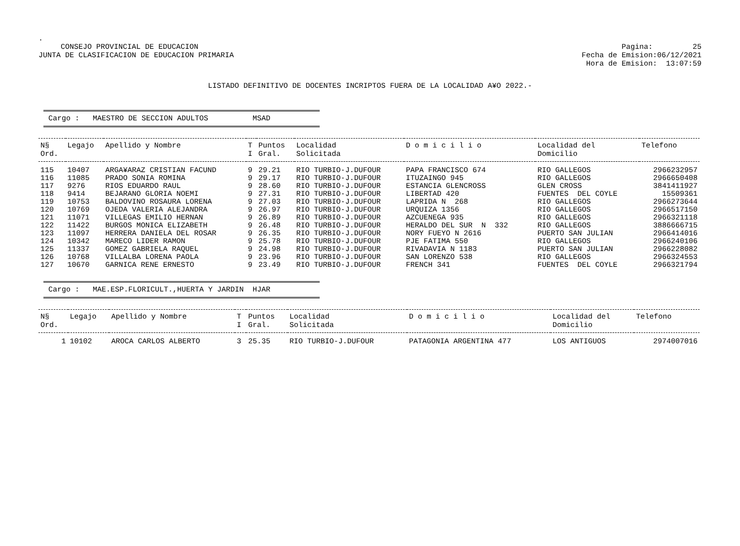.
CONSEJO PROVINCIAL DE EDUCACION
JUNTA DE CLASIFICACION DE EDUCACION PRIMARIA
Pagina: 25
Fecha de Emision:06/12/2021
Hora de Emision: 13:07:59
LISTADO DEFINITIVO DE DOCENTES INCRIPTOS FUERA DE LA LOCALIDAD A¥O 2022.-
Cargo : MAESTRO DE SECCION ADULTOS MSAD
| N§ Ord. | Legajo | Apellido y Nombre | T I | Puntos Gral. | Localidad Solicitada | D o m i c i l i o | Localidad del Domicilio | Telefono |
| --- | --- | --- | --- | --- | --- | --- | --- | --- |
| 115 | 10407 | ARGA¥ARAZ CRISTIAN FACUND | 9 | 29.21 | RIO TURBIO-J.DUFOUR | PAPA FRANCISCO 674 | RIO GALLEGOS | 2966232957 |
| 116 | 11085 | PRADO SONIA ROMINA | 9 | 29.17 | RIO TURBIO-J.DUFOUR | ITUZAINGO 945 | RIO GALLEGOS | 2966650408 |
| 117 | 9276 | RIOS EDUARDO RAUL | 9 | 28.60 | RIO TURBIO-J.DUFOUR | ESTANCIA GLENCROSS | GLEN CROSS | 3841411927 |
| 118 | 9414 | BEJARANO GLORIA NOEMI | 9 | 27.31 | RIO TURBIO-J.DUFOUR | LIBERTAD 420 | FUENTES DEL COYLE | 15509361 |
| 119 | 10753 | BALDOVINO ROSAURA LORENA | 9 | 27.03 | RIO TURBIO-J.DUFOUR | LAPRIDA N 268 | RIO GALLEGOS | 2966273644 |
| 120 | 10769 | OJEDA VALERIA ALEJANDRA | 9 | 26.97 | RIO TURBIO-J.DUFOUR | URQUIZA 1356 | RIO GALLEGOS | 2966517150 |
| 121 | 11071 | VILLEGAS EMILIO HERNAN | 9 | 26.89 | RIO TURBIO-J.DUFOUR | AZCUENEGA 935 | RIO GALLEGOS | 2966321118 |
| 122 | 11422 | BURGOS MONICA ELIZABETH | 9 | 26.48 | RIO TURBIO-J.DUFOUR | HERALDO DEL SUR N 332 | RIO GALLEGOS | 3886666715 |
| 123 | 11097 | HERRERA DANIELA DEL ROSAR | 9 | 26.35 | RIO TURBIO-J.DUFOUR | NORY FUEYO N 2616 | PUERTO SAN JULIAN | 2966414016 |
| 124 | 10342 | MARECO LIDER RAMON | 9 | 25.78 | RIO TURBIO-J.DUFOUR | PJE FATIMA 550 | RIO GALLEGOS | 2966240106 |
| 125 | 11337 | GOMEZ GABRIELA RAQUEL | 9 | 24.98 | RIO TURBIO-J.DUFOUR | RIVADAVIA N 1183 | PUERTO SAN JULIAN | 2966228082 |
| 126 | 10768 | VILLALBA LORENA PAOLA | 9 | 23.96 | RIO TURBIO-J.DUFOUR | SAN LORENZO 538 | RIO GALLEGOS | 2966324553 |
| 127 | 10670 | GARNICA RENE ERNESTO | 9 | 23.49 | RIO TURBIO-J.DUFOUR | FRENCH 341 | FUENTES DEL COYLE | 2966321794 |
Cargo : MAE.ESP.FLORICULT.,HUERTA Y JARDIN HJAR
| N§ Ord. | Legajo | Apellido y Nombre | T I | Puntos Gral. | Localidad Solicitada | D o m i c i l i o | Localidad del Domicilio | Telefono |
| --- | --- | --- | --- | --- | --- | --- | --- | --- |
| 1 | 10102 | AROCA CARLOS ALBERTO | 3 | 25.35 | RIO TURBIO-J.DUFOUR | PATAGONIA ARGENTINA 477 | LOS ANTIGUOS | 2974007016 |